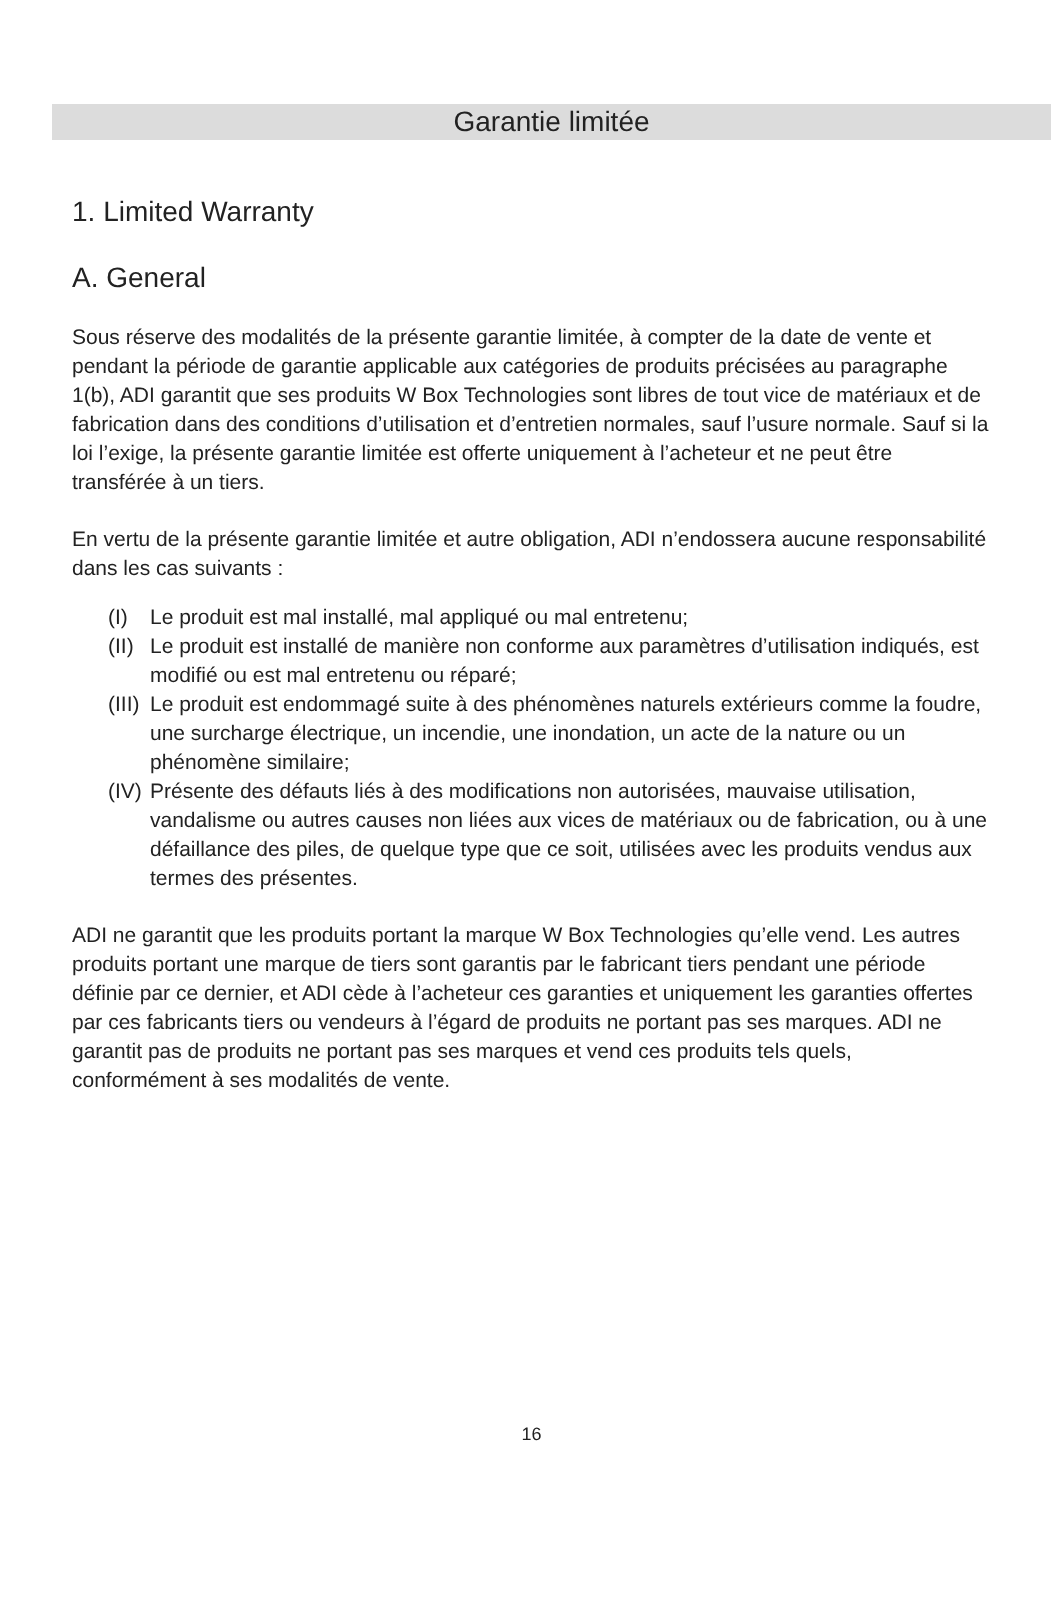Garantie limitée
1. Limited Warranty
A. General
Sous réserve des modalités de la présente garantie limitée, à compter de la date de vente et pendant la période de garantie applicable aux catégories de produits précisées au paragraphe 1(b), ADI garantit que ses produits W Box Technologies sont libres de tout vice de matériaux et de fabrication dans des conditions d’utilisation et d’entretien normales, sauf l’usure normale. Sauf si la loi l’exige, la présente garantie limitée est offerte uniquement à l’acheteur et ne peut être transférée à un tiers.
En vertu de la présente garantie limitée et autre obligation, ADI n’endossera aucune responsabilité dans les cas suivants :
(I) Le produit est mal installé, mal appliqué ou mal entretenu;
(II)
Le produit est installé de manière non conforme aux paramètres d’utilisation indiqués, est modifié ou est mal entretenu ou réparé;
(III)
Le produit est endommagé suite à des phénomènes naturels extérieurs comme la foudre, une surcharge électrique, un incendie, une inondation, un acte de la nature ou un phénomène similaire;
(IV)
Présente des défauts liés à des modifications non autorisées, mauvaise utilisation, vandalisme ou autres causes non liées aux vices de matériaux ou de fabrication, ou à une défaillance des piles, de quelque type que ce soit, utilisées avec les produits vendus aux termes des présentes.
ADI ne garantit que les produits portant la marque W Box Technologies qu’elle vend. Les autres produits portant une marque de tiers sont garantis par le fabricant tiers pendant une période définie par ce dernier, et ADI cède à l’acheteur ces garanties et uniquement les garanties offertes par ces fabricants tiers ou vendeurs à l’égard de produits ne portant pas ses marques. ADI ne garantit pas de produits ne portant pas ses marques et vend ces produits tels quels, conformément à ses modalités de vente.
16